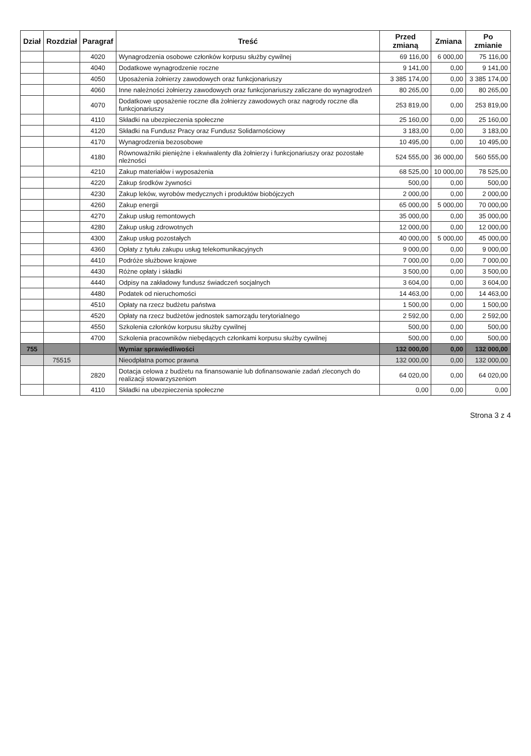| Dział | Rozdział | Paragraf | Treść | Przed zmianą | Zmiana | Po zmianie |
| --- | --- | --- | --- | --- | --- | --- |
| | | 4020 | Wynagrodzenia osobowe członków korpusu służby cywilnej | 69 116,00 | 6 000,00 | 75 116,00 |
| | | 4040 | Dodatkowe wynagrodzenie roczne | 9 141,00 | 0,00 | 9 141,00 |
| | | 4050 | Uposażenia żołnierzy zawodowych oraz funkcjonariuszy | 3 385 174,00 | 0,00 | 3 385 174,00 |
| | | 4060 | Inne należności żołnierzy zawodowych oraz funkcjonariuszy zaliczane do wynagrodzeń | 80 265,00 | 0,00 | 80 265,00 |
| | | 4070 | Dodatkowe uposażenie roczne dla żołnierzy zawodowych oraz nagrody roczne dla funkcjonariuszy | 253 819,00 | 0,00 | 253 819,00 |
| | | 4110 | Składki na ubezpieczenia społeczne | 25 160,00 | 0,00 | 25 160,00 |
| | | 4120 | Składki na Fundusz Pracy oraz Fundusz Solidarnościowy | 3 183,00 | 0,00 | 3 183,00 |
| | | 4170 | Wynagrodzenia bezosobowe | 10 495,00 | 0,00 | 10 495,00 |
| | | 4180 | Równoważniki pieniężne i ekwiwalenty dla żołnierzy i funkcjonariuszy oraz pozostałe nleżności | 524 555,00 | 36 000,00 | 560 555,00 |
| | | 4210 | Zakup materiałów i wyposażenia | 68 525,00 | 10 000,00 | 78 525,00 |
| | | 4220 | Zakup środków żywności | 500,00 | 0,00 | 500,00 |
| | | 4230 | Zakup leków, wyrobów medycznych i produktów biobójczych | 2 000,00 | 0,00 | 2 000,00 |
| | | 4260 | Zakup energii | 65 000,00 | 5 000,00 | 70 000,00 |
| | | 4270 | Zakup usług remontowych | 35 000,00 | 0,00 | 35 000,00 |
| | | 4280 | Zakup usług zdrowotnych | 12 000,00 | 0,00 | 12 000,00 |
| | | 4300 | Zakup usług pozostałych | 40 000,00 | 5 000,00 | 45 000,00 |
| | | 4360 | Opłaty z tytułu zakupu usług telekomunikacyjnych | 9 000,00 | 0,00 | 9 000,00 |
| | | 4410 | Podróże służbowe krajowe | 7 000,00 | 0,00 | 7 000,00 |
| | | 4430 | Różne opłaty i składki | 3 500,00 | 0,00 | 3 500,00 |
| | | 4440 | Odpisy na zakładowy fundusz świadczeń socjalnych | 3 604,00 | 0,00 | 3 604,00 |
| | | 4480 | Podatek od nieruchomości | 14 463,00 | 0,00 | 14 463,00 |
| | | 4510 | Opłaty na rzecz budżetu państwa | 1 500,00 | 0,00 | 1 500,00 |
| | | 4520 | Opłaty na rzecz budżetów jednostek samorządu terytorialnego | 2 592,00 | 0,00 | 2 592,00 |
| | | 4550 | Szkolenia członków korpusu służby cywilnej | 500,00 | 0,00 | 500,00 |
| | | 4700 | Szkolenia pracowników niebędących członkami korpusu służby cywilnej | 500,00 | 0,00 | 500,00 |
| 755 | | | Wymiar sprawiedliwości | 132 000,00 | 0,00 | 132 000,00 |
| | 75515 | | Nieodpłatna pomoc prawna | 132 000,00 | 0,00 | 132 000,00 |
| | | 2820 | Dotacja celowa z budżetu na finansowanie lub dofinansowanie zadań zleconych do realizacji stowarzyszeniom | 64 020,00 | 0,00 | 64 020,00 |
| | | 4110 | Składki na ubezpieczenia społeczne | 0,00 | 0,00 | 0,00 |
Strona 3 z 4